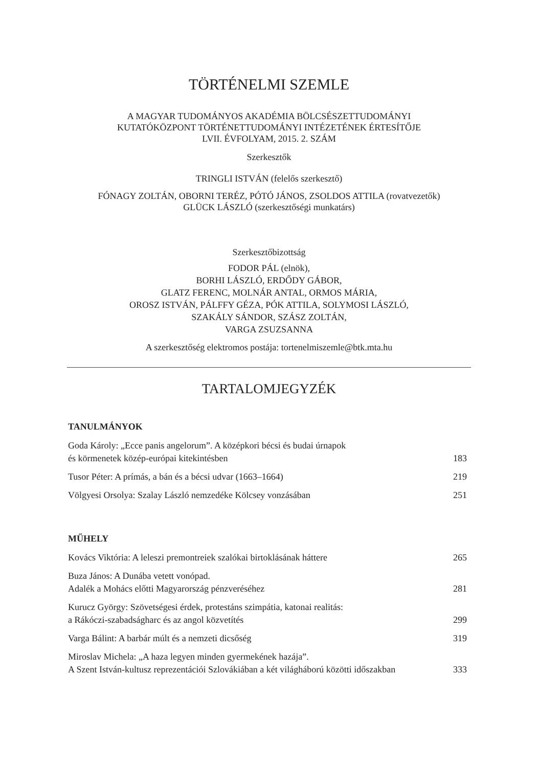TÖRTÉNELMI SZEMLE
A MAGYAR TUDOMÁNYOS AKADÉMIA BÖLCSÉSZETTUDOMÁNYI
KUTATÓKÖZPONT TÖRTÉNETTUDOMÁNYI INTÉZETÉNEK ÉRTESÍTŐJE
LVII. ÉVFOLYAM, 2015. 2. SZÁM
Szerkesztők
TRINGLI ISTVÁN (felelős szerkesztő)
FÓNAGY ZOLTÁN, OBORNI TERÉZ, PÓTÓ JÁNOS, ZSOLDOS ATTILA (rovatvezetők)
GLÜCK LÁSZLÓ (szerkesztőségi munkatárs)
Szerkesztőbizottság
FODOR PÁL (elnök),
BORHI LÁSZLÓ, ERDŐDY GÁBOR,
GLATZ FERENC, MOLNÁR ANTAL, ORMOS MÁRIA,
OROSZ ISTVÁN, PÁLFFY GÉZA, PÓK ATTILA, SOLYMOSI LÁSZLÓ,
SZAKÁLY SÁNDOR, SZÁSZ ZOLTÁN,
VARGA ZSUZSANNA
A szerkesztőség elektromos postája: tortenelmiszemle@btk.mta.hu
TARTALOMJEGYZÉK
TANULMÁNYOK
Goda Károly: „Ecce panis angelorum”. A középkori bécsi és budai úrnapok
és körmenetek közép-európai kitekintésben 183
Tusor Péter: A prímás, a bán és a bécsi udvar (1663–1664) 219
Völgyesi Orsolya: Szalay László nemzedéke Kölcsey vonzásában 251
MŰHELY
Kovács Viktória: A leleszi premontreiek szalókai birtoklásának háttere 265
Buza János: A Dunába vetett vonópad.
Adalék a Mohács előtti Magyarország pénzveréséhez 281
Kurucz György: Szövetségesi érdek, protestáns szimpátia, katonai realitás:
a Rákóczi-szabadságharc és az angol közvetítés 299
Varga Bálint: A barbár múlt és a nemzeti dicsőség 319
Miroslav Michela: „A haza legyen minden gyermekének hazája”.
A Szent István-kultusz reprezentációi Szlovákiában a két világháború közötti időszakban 333